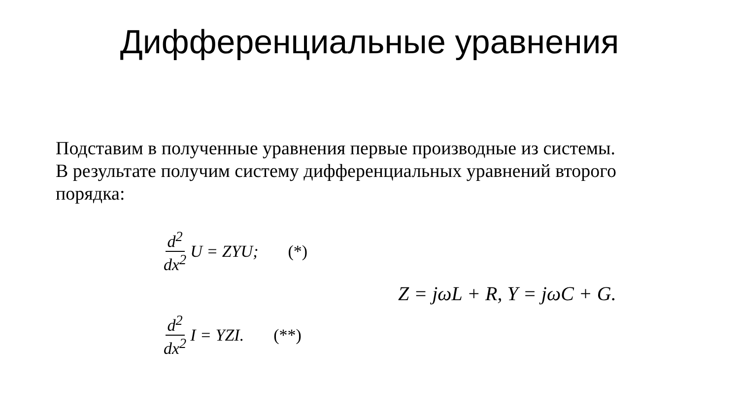Дифференциальные уравнения
Подставим в полученные уравнения первые производные из системы. В результате получим систему дифференциальных уравнений второго порядка:
d<sup>2</sup> dx<sup>2</sup> U = ZYU; (*)
d<sup>2</sup> dx<sup>2</sup> I = YZI. (**)
Z = jωL + R, Y = jωC + G.